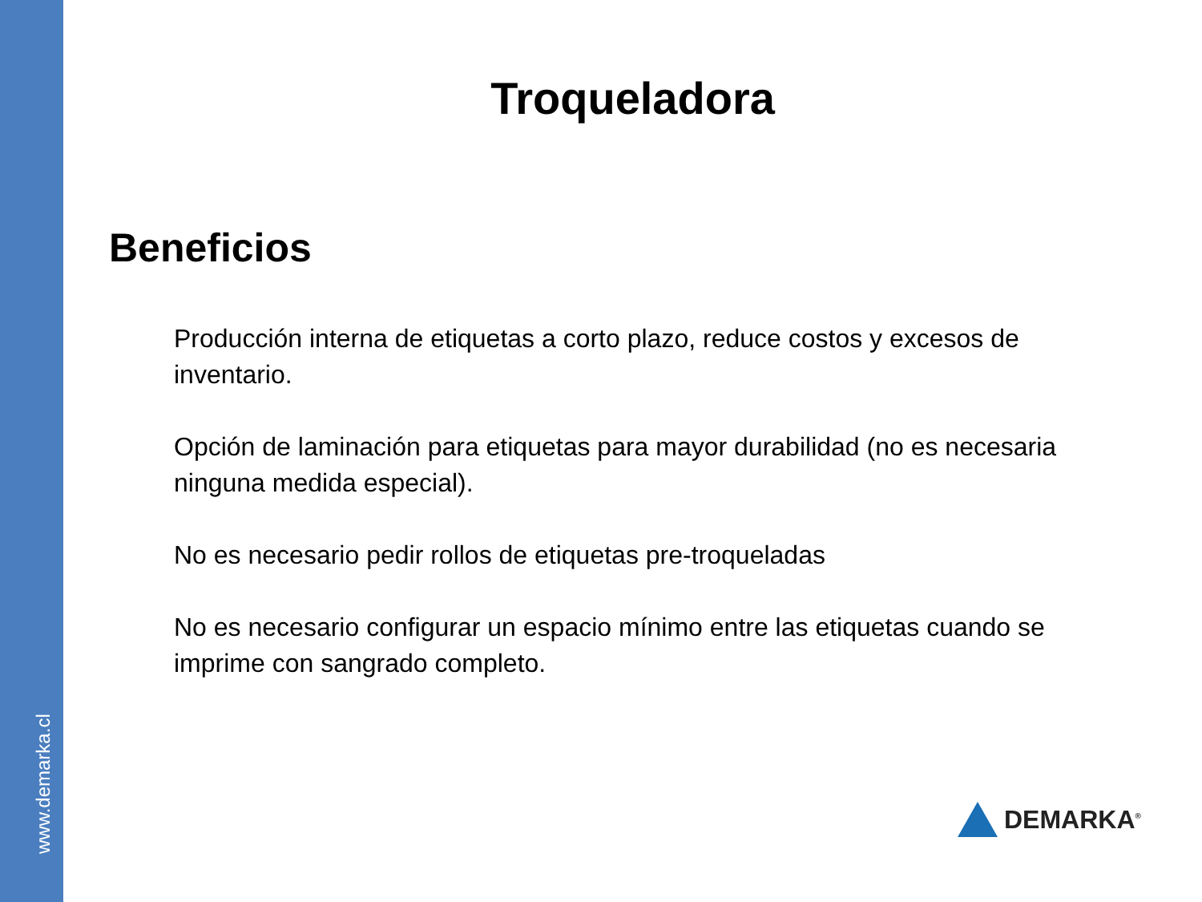www.demarka.cl
Troqueladora
Beneficios
Producción interna de etiquetas a corto plazo, reduce costos y excesos de inventario.
Opción de laminación para etiquetas para mayor durabilidad (no es necesaria ninguna medida especial).
No es necesario pedir rollos de etiquetas pre-troqueladas
No es necesario configurar un espacio mínimo entre las etiquetas cuando se imprime con sangrado completo.
DEMARKA<sup>®</sup>